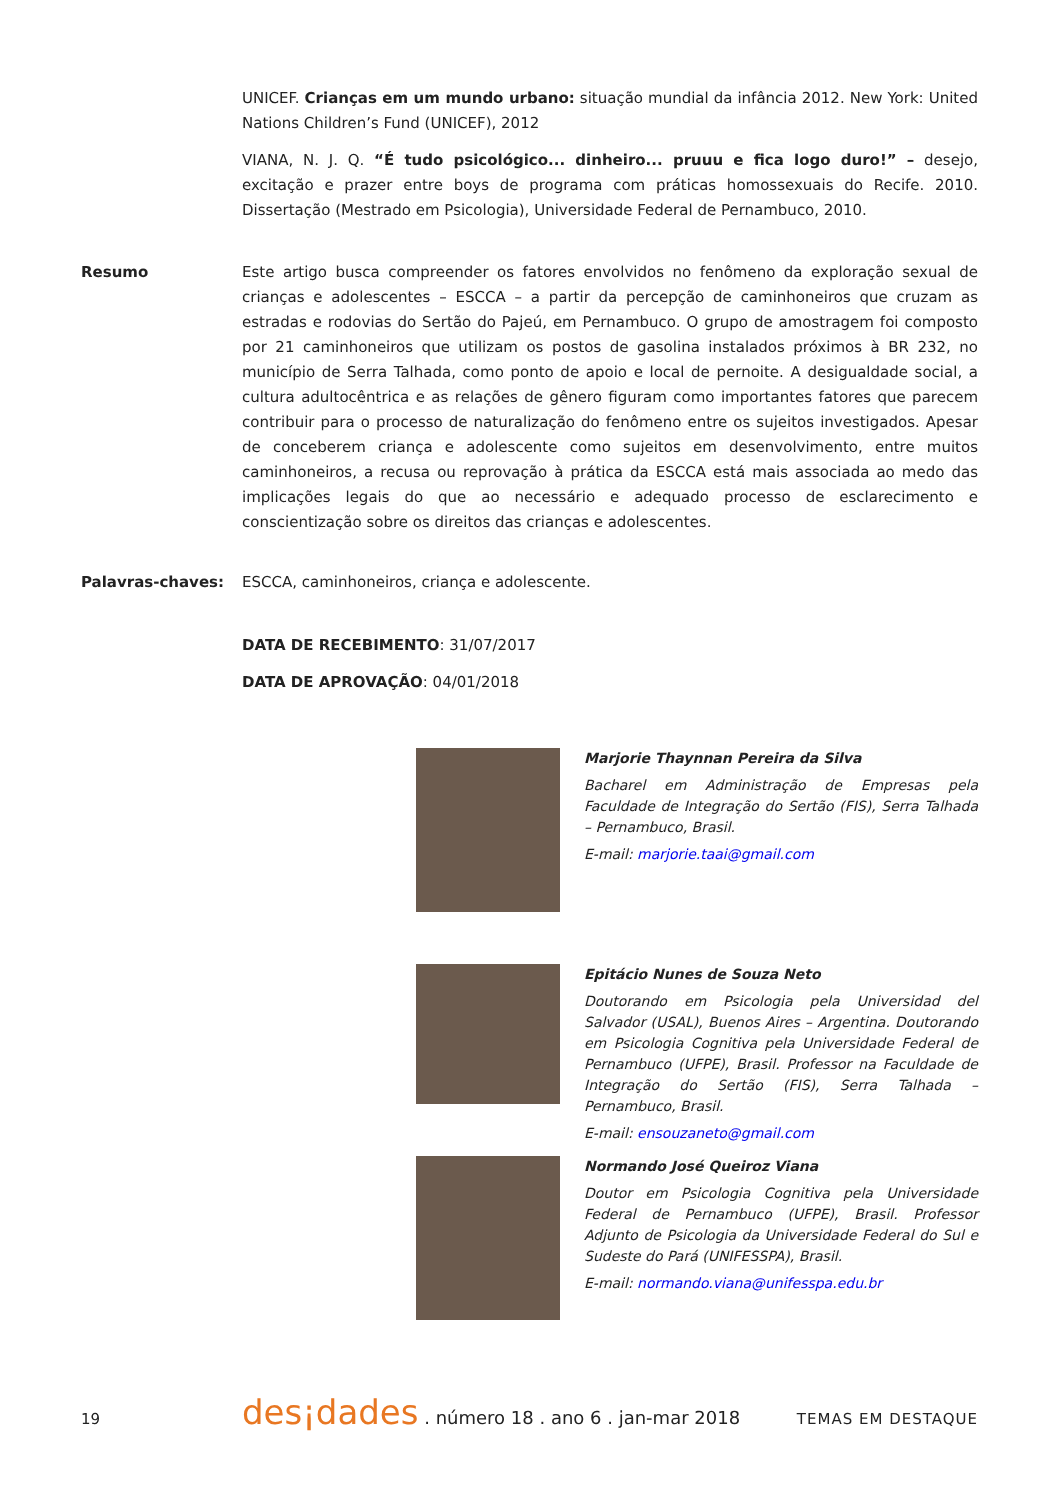UNICEF. Crianças em um mundo urbano: situação mundial da infância 2012. New York: United Nations Children’s Fund (UNICEF), 2012
VIANA, N. J. Q. “É tudo psicológico... dinheiro... pruuu e fica logo duro!” – desejo, excitação e prazer entre boys de programa com práticas homossexuais do Recife. 2010. Dissertação (Mestrado em Psicologia), Universidade Federal de Pernambuco, 2010.
Resumo
Este artigo busca compreender os fatores envolvidos no fenômeno da exploração sexual de crianças e adolescentes – ESCCA – a partir da percepção de caminhoneiros que cruzam as estradas e rodovias do Sertão do Pajeú, em Pernambuco. O grupo de amostragem foi composto por 21 caminhoneiros que utilizam os postos de gasolina instalados próximos à BR 232, no município de Serra Talhada, como ponto de apoio e local de pernoite. A desigualdade social, a cultura adultocêntrica e as relações de gênero figuram como importantes fatores que parecem contribuir para o processo de naturalização do fenômeno entre os sujeitos investigados. Apesar de conceberem criança e adolescente como sujeitos em desenvolvimento, entre muitos caminhoneiros, a recusa ou reprovação à prática da ESCCA está mais associada ao medo das implicações legais do que ao necessário e adequado processo de esclarecimento e conscientização sobre os direitos das crianças e adolescentes.
Palavras-chaves: ESCCA, caminhoneiros, criança e adolescente.
DATA DE RECEBIMENTO: 31/07/2017
DATA DE APROVAÇÃO: 04/01/2018
Marjorie Thaynnan Pereira da Silva
Bacharel em Administração de Empresas pela Faculdade de Integração do Sertão (FIS), Serra Talhada – Pernambuco, Brasil.
E-mail: marjorie.taai@gmail.com
Epitácio Nunes de Souza Neto
Doutorando em Psicologia pela Universidad del Salvador (USAL), Buenos Aires – Argentina. Doutorando em Psicologia Cognitiva pela Universidade Federal de Pernambuco (UFPE), Brasil. Professor na Faculdade de Integração do Sertão (FIS), Serra Talhada – Pernambuco, Brasil.
E-mail: ensouzaneto@gmail.com
Normando José Queiroz Viana
Doutor em Psicologia Cognitiva pela Universidade Federal de Pernambuco (UFPE), Brasil. Professor Adjunto de Psicologia da Universidade Federal do Sul e Sudeste do Pará (UNIFESSPA), Brasil.
E-mail: normando.viana@unifesspa.edu.br
19 des¡dades . número 18 . ano 6 . jan-mar 2018 TEMAS EM DESTAQUE